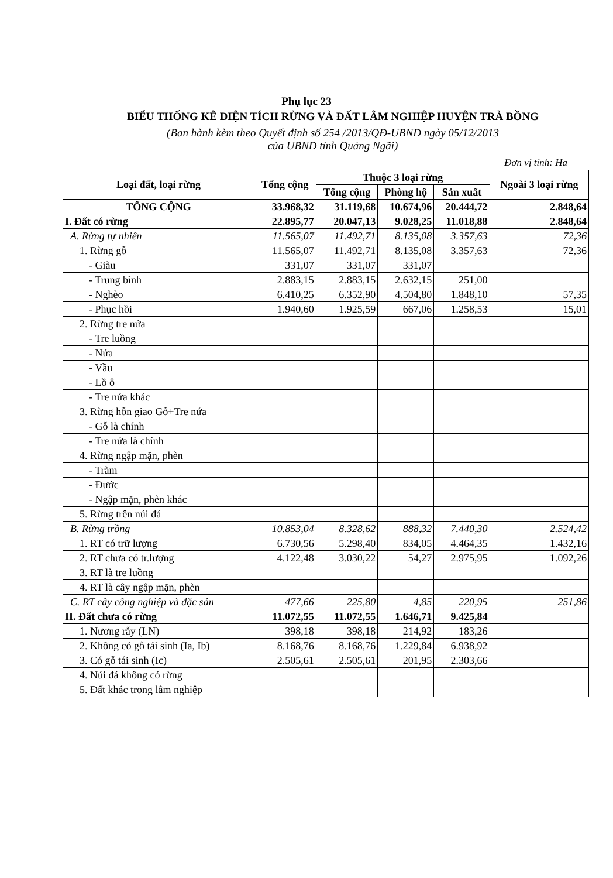Phụ lục 23
BIỂU THỐNG KÊ DIỆN TÍCH RỪNG VÀ ĐẤT LÂM NGHIỆP HUYỆN TRÀ BỒNG
(Ban hành kèm theo Quyết định số 254 /2013/QĐ-UBND ngày 05/12/2013
của UBND tỉnh Quảng Ngãi)
Đơn vị tính: Ha
| Loại đất, loại rừng | Tổng cộng | Thuộc 3 loại rừng | | | Ngoài 3 loại rừng |
| --- | --- | --- | --- | --- | --- |
| | | Tổng cộng | Phòng hộ | Sản xuất | |
| TỔNG CỘNG | 33.968,32 | 31.119,68 | 10.674,96 | 20.444,72 | 2.848,64 |
| I. Đất có rừng | 22.895,77 | 20.047,13 | 9.028,25 | 11.018,88 | 2.848,64 |
| A. Rừng tự nhiên | 11.565,07 | 11.492,71 | 8.135,08 | 3.357,63 | 72,36 |
| 1. Rừng gỗ | 11.565,07 | 11.492,71 | 8.135,08 | 3.357,63 | 72,36 |
| - Giàu | 331,07 | 331,07 | 331,07 | | |
| - Trung bình | 2.883,15 | 2.883,15 | 2.632,15 | 251,00 | |
| - Nghèo | 6.410,25 | 6.352,90 | 4.504,80 | 1.848,10 | 57,35 |
| - Phục hồi | 1.940,60 | 1.925,59 | 667,06 | 1.258,53 | 15,01 |
| 2. Rừng tre nứa | | | | | |
| - Tre luồng | | | | | |
| - Nứa | | | | | |
| - Vầu | | | | | |
| - Lồ ô | | | | | |
| - Tre nứa khác | | | | | |
| 3. Rừng hỗn giao Gỗ+Tre nứa | | | | | |
| - Gỗ là chính | | | | | |
| - Tre nứa là chính | | | | | |
| 4. Rừng ngập mặn, phèn | | | | | |
| - Tràm | | | | | |
| - Đước | | | | | |
| - Ngập mặn, phèn khác | | | | | |
| 5. Rừng trên núi đá | | | | | |
| B. Rừng trồng | 10.853,04 | 8.328,62 | 888,32 | 7.440,30 | 2.524,42 |
| 1. RT có trữ lượng | 6.730,56 | 5.298,40 | 834,05 | 4.464,35 | 1.432,16 |
| 2. RT chưa có tr.lượng | 4.122,48 | 3.030,22 | 54,27 | 2.975,95 | 1.092,26 |
| 3. RT là tre luồng | | | | | |
| 4. RT là cây ngập mặn, phèn | | | | | |
| C. RT cây công nghiệp và đặc sản | 477,66 | 225,80 | 4,85 | 220,95 | 251,86 |
| II. Đất chưa có rừng | 11.072,55 | 11.072,55 | 1.646,71 | 9.425,84 | |
| 1. Nương rẫy (LN) | 398,18 | 398,18 | 214,92 | 183,26 | |
| 2. Không có gỗ tái sinh (Ia, Ib) | 8.168,76 | 8.168,76 | 1.229,84 | 6.938,92 | |
| 3. Có gỗ tái sinh (Ic) | 2.505,61 | 2.505,61 | 201,95 | 2.303,66 | |
| 4. Núi đá không có rừng | | | | | |
| 5. Đất khác trong lâm nghiệp | | | | | |